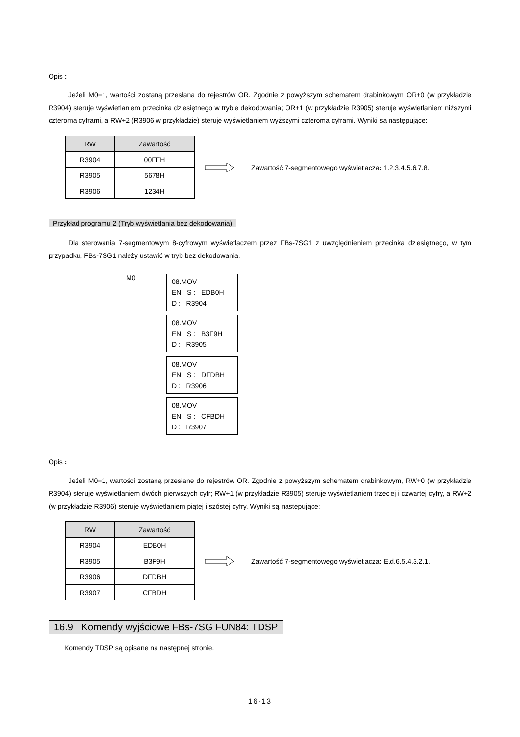Opis :
Jeżeli M0=1, wartości zostaną przesłana do rejestrów OR. Zgodnie z powyższym schematem drabinkowym OR+0 (w przykładzie R3904) steruje wyświetlaniem przecinka dziesiętnego w trybie dekodowania; OR+1 (w przykładzie R3905) steruje wyświetlaniem niższymi czteroma cyframi, a RW+2 (R3906 w przykładzie) steruje wyświetlaniem wyższymi czteroma cyframi. Wyniki są następujące:
| RW | Zawartość |
| --- | --- |
| R3904 | 00FFH |
| R3905 | 5678H |
| R3906 | 1234H |
Zawartość 7-segmentowego wyświetlacza: 1.2.3.4.5.6.7.8.
Przykład programu 2 (Tryb wyświetlania bez dekodowania)
Dla sterowania 7-segmentowym 8-cyfrowym wyświetlaczem przez FBs-7SG1 z uwzględnieniem przecinka dziesiętnego, w tym przypadku, FBs-7SG1 należy ustawić w tryb bez dekodowania.
M0
08.MOV
EN S : EDB0H
D : R3904
08.MOV
EN S : B3F9H
D : R3905
08.MOV
EN S : DFDBH
D : R3906
08.MOV
EN S : CFBDH
D : R3907
Opis :
Jeżeli M0=1, wartości zostaną przesłane do rejestrów OR. Zgodnie z powyższym schematem drabinkowym, RW+0 (w przykładzie R3904) steruje wyświetlaniem dwóch pierwszych cyfr; RW+1 (w przykładzie R3905) steruje wyświetlaniem trzeciej i czwartej cyfry, a RW+2 (w przykładzie R3906) steruje wyświetlaniem piątej i szóstej cyfry. Wyniki są następujące:
| RW | Zawartość |
| --- | --- |
| R3904 | EDB0H |
| R3905 | B3F9H |
| R3906 | DFDBH |
| R3907 | CFBDH |
Zawartość 7-segmentowego wyświetlacza: E.d.6.5.4.3.2.1.
16.9 Komendy wyjściowe FBs-7SG FUN84: TDSP
Komendy TDSP są opisane na następnej stronie.
16-13